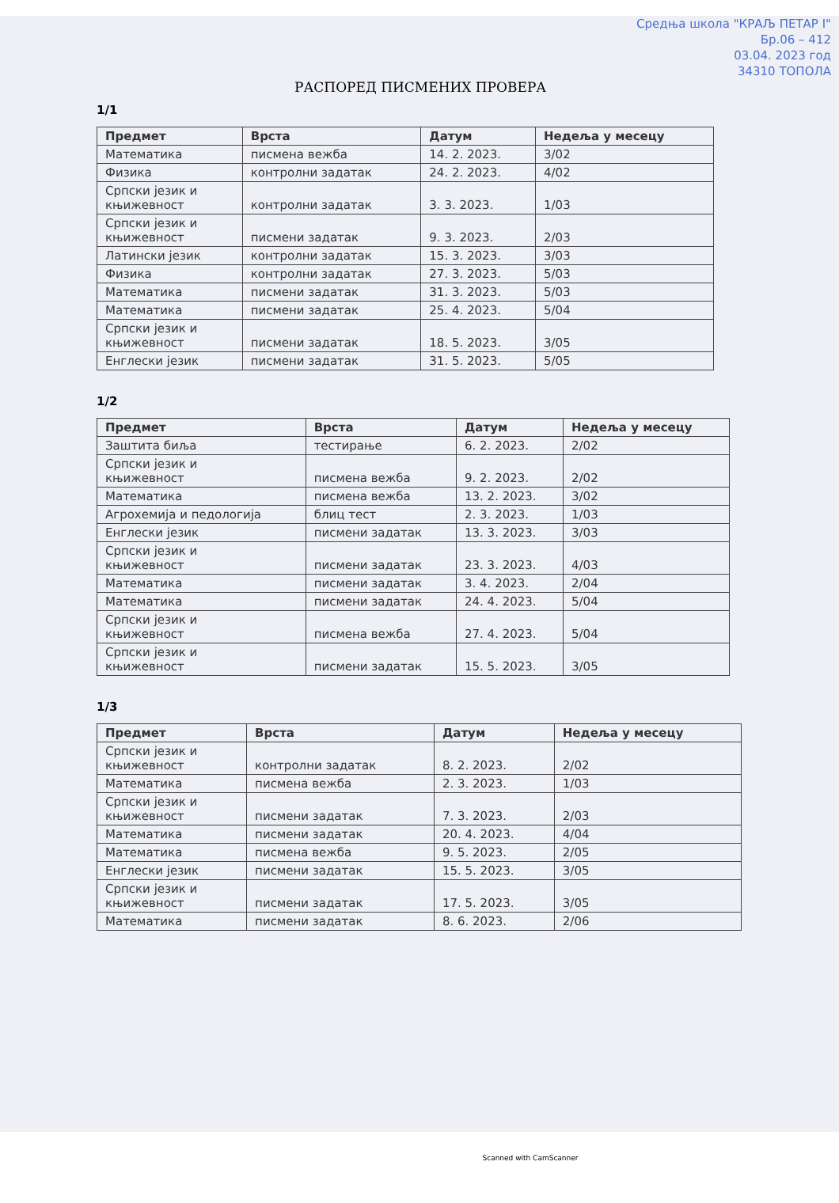Средња школа "КРАЉ ПЕТАР I"
Бр.06 – 412
03.04. 2023 год
34310 ТОПОЛА
РАСПОРЕД ПИСМЕНИХ ПРОВЕРА
1/1
| Предмет | Врста | Датум | Недеља у месецу |
| --- | --- | --- | --- |
| Математика | писмена вежба | 14. 2. 2023. | 3/02 |
| Физика | контролни задатак | 24. 2. 2023. | 4/02 |
| Српски језик и књижевност | контролни задатак | 3. 3. 2023. | 1/03 |
| Српски језик и књижевност | писмени задатак | 9. 3. 2023. | 2/03 |
| Латински језик | контролни задатак | 15. 3. 2023. | 3/03 |
| Физика | контролни задатак | 27. 3. 2023. | 5/03 |
| Математика | писмени задатак | 31. 3. 2023. | 5/03 |
| Математика | писмени задатак | 25. 4. 2023. | 5/04 |
| Српски језик и књижевност | писмени задатак | 18. 5. 2023. | 3/05 |
| Енглески језик | писмени задатак | 31. 5. 2023. | 5/05 |
1/2
| Предмет | Врста | Датум | Недеља у месецу |
| --- | --- | --- | --- |
| Заштита биља | тестирање | 6. 2. 2023. | 2/02 |
| Српски језик и књижевност | писмена вежба | 9. 2. 2023. | 2/02 |
| Математика | писмена вежба | 13. 2. 2023. | 3/02 |
| Агрохемија и педологија | блиц тест | 2. 3. 2023. | 1/03 |
| Енглески језик | писмени задатак | 13. 3. 2023. | 3/03 |
| Српски језик и књижевност | писмени задатак | 23. 3. 2023. | 4/03 |
| Математика | писмени задатак | 3. 4. 2023. | 2/04 |
| Математика | писмени задатак | 24. 4. 2023. | 5/04 |
| Српски језик и књижевност | писмена вежба | 27. 4. 2023. | 5/04 |
| Српски језик и књижевност | писмени задатак | 15. 5. 2023. | 3/05 |
1/3
| Предмет | Врста | Датум | Недеља у месецу |
| --- | --- | --- | --- |
| Српски језик и књижевност | контролни задатак | 8. 2. 2023. | 2/02 |
| Математика | писмена вежба | 2. 3. 2023. | 1/03 |
| Српски језик и књижевност | писмени задатак | 7. 3. 2023. | 2/03 |
| Математика | писмени задатак | 20. 4. 2023. | 4/04 |
| Математика | писмена вежба | 9. 5. 2023. | 2/05 |
| Енглески језик | писмени задатак | 15. 5. 2023. | 3/05 |
| Српски језик и књижевност | писмени задатак | 17. 5. 2023. | 3/05 |
| Математика | писмени задатак | 8. 6. 2023. | 2/06 |
Scanned with CamScanner